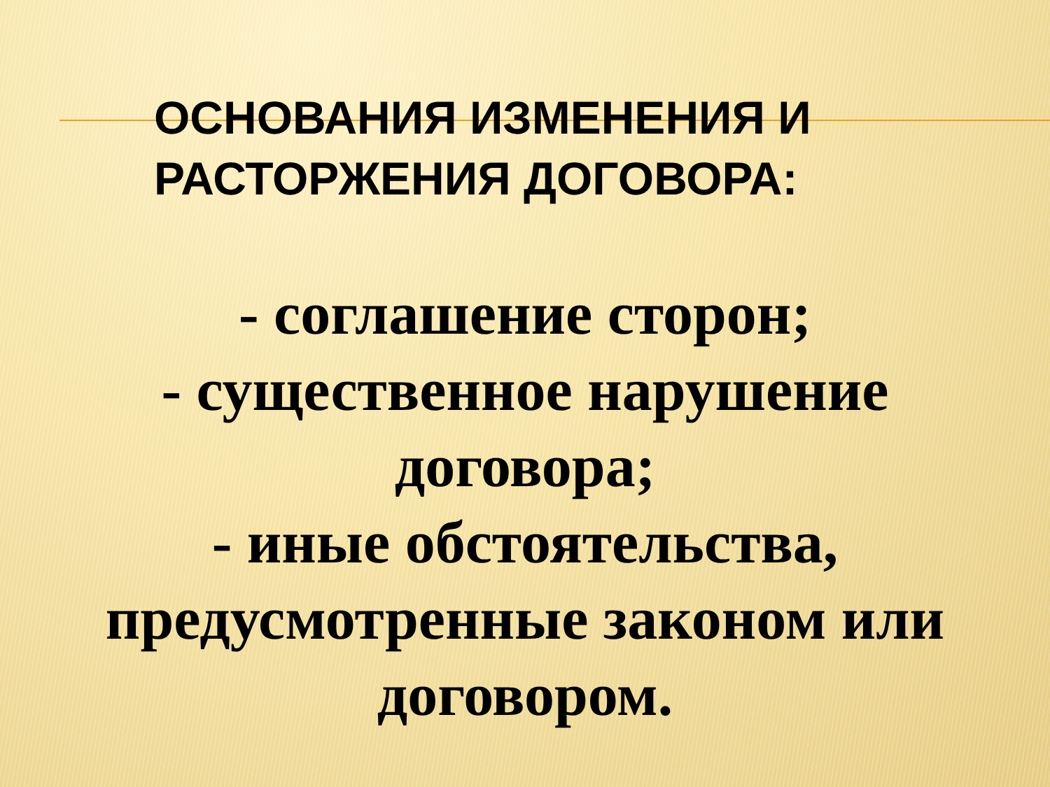ОСНОВАНИЯ ИЗМЕНЕНИЯ И
РАСТОРЖЕНИЯ ДОГОВОРА:
- соглашение сторон;
- существенное нарушение
договора;
- иные обстоятельства,
предусмотренные законом или
договором.